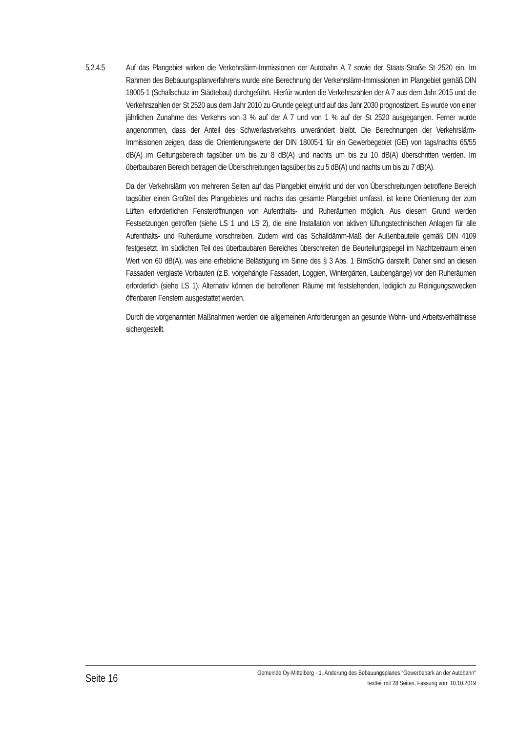5.2.4.5 Auf das Plangebiet wirken die Verkehrslärm-Immissionen der Autobahn A 7 sowie der Staats-Straße St 2520 ein. Im Rahmen des Bebauungsplanverfahrens wurde eine Berechnung der Verkehrslärm-Immissionen im Plangebiet gemäß DIN 18005-1 (Schallschutz im Städtebau) durchgeführt. Hierfür wurden die Verkehrszahlen der A 7 aus dem Jahr 2015 und die Verkehrszahlen der St 2520 aus dem Jahr 2010 zu Grunde gelegt und auf das Jahr 2030 prognostiziert. Es wurde von einer jährlichen Zunahme des Verkehrs von 3 % auf der A 7 und von 1 % auf der St 2520 ausgegangen. Ferner wurde angenommen, dass der Anteil des Schwerlastverkehrs unverändert bleibt. Die Berechnungen der Verkehrslärm-Immissionen zeigen, dass die Orientierungswerte der DIN 18005-1 für ein Gewerbegebiet (GE) von tags/nachts 65/55 dB(A) im Geltungsbereich tagsüber um bis zu 8 dB(A) und nachts um bis zu 10 dB(A) überschritten werden. Im überbaubaren Bereich betragen die Überschreitungen tagsüber bis zu 5 dB(A) und nachts um bis zu 7 dB(A).
Da der Verkehrslärm von mehreren Seiten auf das Plangebiet einwirkt und der von Überschreitungen betroffene Bereich tagsüber einen Großteil des Plangebietes und nachts das gesamte Plangebiet umfasst, ist keine Orientierung der zum Lüften erforderlichen Fensteröffnungen von Aufenthalts- und Ruheräumen möglich. Aus diesem Grund werden Festsetzungen getroffen (siehe LS 1 und LS 2), die eine Installation von aktiven lüftungstechnischen Anlagen für alle Aufenthalts- und Ruheräume vorschreiben. Zudem wird das Schalldämm-Maß der Außenbauteile gemäß DIN 4109 festgesetzt. Im südlichen Teil des überbaubaren Bereiches überschreiten die Beurteilungspegel im Nachtzeitraum einen Wert von 60 dB(A), was eine erhebliche Belästigung im Sinne des § 3 Abs. 1 BImSchG darstellt. Daher sind an diesen Fassaden verglaste Vorbauten (z.B. vorgehängte Fassaden, Loggien, Wintergärten, Laubengänge) vor den Ruheräumen erforderlich (siehe LS 1). Alternativ können die betroffenen Räume mit feststehenden, lediglich zu Reinigungszwecken öffenbaren Fenstern ausgestattet werden.
Durch die vorgenannten Maßnahmen werden die allgemeinen Anforderungen an gesunde Wohn- und Arbeitsverhältnisse sichergestellt.
Seite 16
Gemeinde Oy-Mittelberg · 1. Änderung des Bebauungsplanes "Gewerbepark an der Autobahn"
Textteil mit 28 Seiten, Fassung vom 10.10.2019